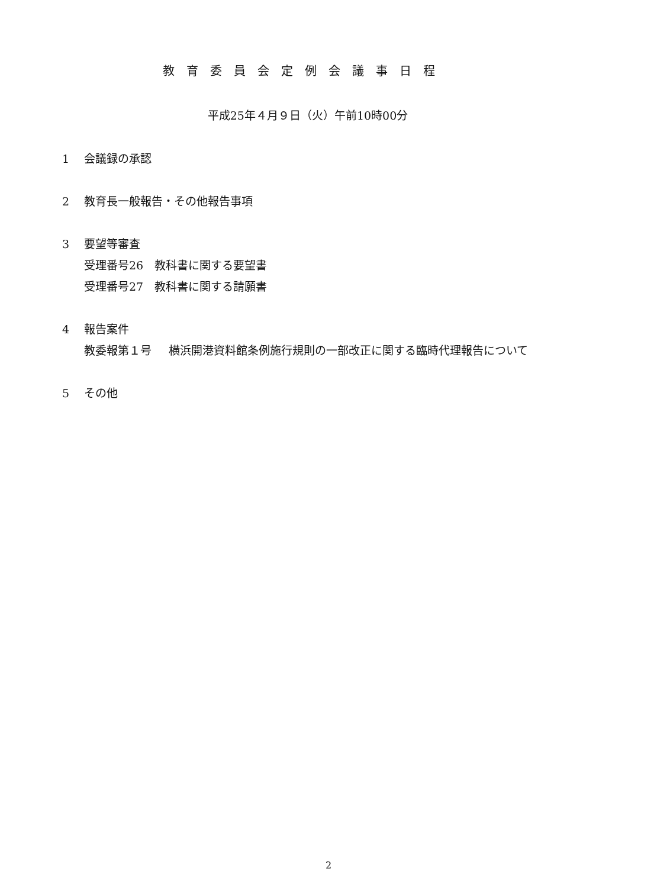教育委員会定例会議事日程
平成25年４月９日（火）午前10時00分
1 会議録の承認
2 教育長一般報告・その他報告事項
3 要望等審査
受理番号26　教科書に関する要望書
受理番号27　教科書に関する請願書
4 報告案件
教委報第１号 横浜開港資料館条例施行規則の一部改正に関する臨時代理報告について
5 その他
2